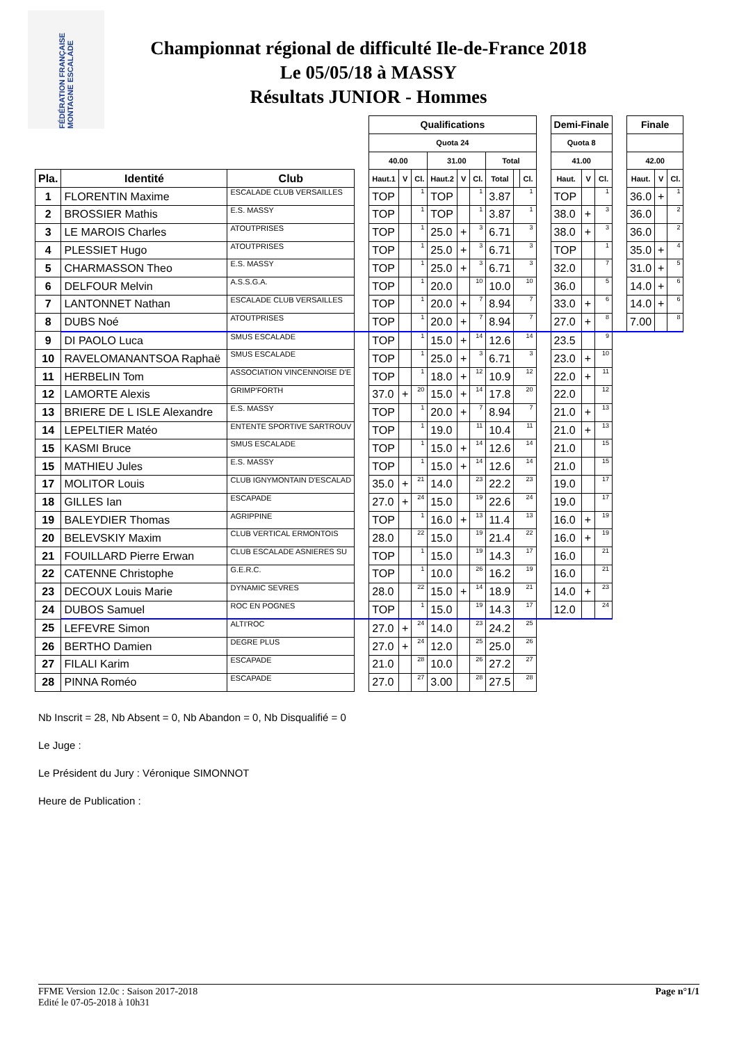FÉDÉRATION FRANÇAISE MONTAGNE ESCALADE
Championnat régional de difficulté Ile-de-France 2018
Le 05/05/18 à MASSY
Résultats JUNIOR - Hommes
| | | | | Qualifications | | | | | | | | | | Demi-Finale | | | | Finale | | |
| | | | | Quota 24 | | | | | | | | | | Quota 8 | | | | | | |
| | | | | 40.00 | | | 31.00 | | | Total | | | | 41.00 | | | | 42.00 | | |
| Pla. | Identité | Club | | Haut.1 | V | Cl. | Haut.2 | V | Cl. | Total | | Cl. | | Haut. | V | Cl. | | Haut. | V | Cl. |
| 1 | FLORENTIN Maxime | ESCALADE CLUB VERSAILLES | | TOP | | 1 | TOP | | 1 | 3.87 | 1 | | | TOP | | 1 | | 36.0 | + | 1 |
| 2 | BROSSIER Mathis | E.S. MASSY | | TOP | | 1 | TOP | | 1 | 3.87 | 1 | | | 38.0 | + | 3 | | 36.0 | | 2 |
| 3 | LE MAROIS Charles | ATOUTPRISES | | TOP | | 1 | 25.0 | + | 3 | 6.71 | 3 | | | 38.0 | + | 3 | | 36.0 | | 2 |
| 4 | PLESSIET Hugo | ATOUTPRISES | | TOP | | 1 | 25.0 | + | 3 | 6.71 | 3 | | | TOP | | 1 | | 35.0 | + | 4 |
| 5 | CHARMASSON Theo | E.S. MASSY | | TOP | | 1 | 25.0 | + | 3 | 6.71 | 3 | | | 32.0 | | 7 | | 31.0 | + | 5 |
| 6 | DELFOUR Melvin | A.S.S.G.A. | | TOP | | 1 | 20.0 | | 10 | 10.0 | 10 | | | 36.0 | | 5 | | 14.0 | + | 6 |
| 7 | LANTONNET Nathan | ESCALADE CLUB VERSAILLES | | TOP | | 1 | 20.0 | + | 7 | 8.94 | 7 | | | 33.0 | + | 6 | | 14.0 | + | 6 |
| 8 | DUBS Noé | ATOUTPRISES | | TOP | | 1 | 20.0 | + | 7 | 8.94 | 7 | | | 27.0 | + | 8 | | 7.00 | | 8 |
| 9 | DI PAOLO Luca | SMUS ESCALADE | | TOP | | 1 | 15.0 | + | 14 | 12.6 | 14 | | | 23.5 | | 9 | | | | |
| 10 | RAVELOMANANTSOA Raphaë | SMUS ESCALADE | | TOP | | 1 | 25.0 | + | 3 | 6.71 | 3 | | | 23.0 | + | 10 | | | | |
| 11 | HERBELIN Tom | ASSOCIATION VINCENNOISE D'E | | TOP | | 1 | 18.0 | + | 12 | 10.9 | 12 | | | 22.0 | + | 11 | | | | |
| 12 | LAMORTE Alexis | GRIMP'FORTH | | 37.0 | + | 20 | 15.0 | + | 14 | 17.8 | 20 | | | 22.0 | | 12 | | | | |
| 13 | BRIERE DE L ISLE Alexandre | E.S. MASSY | | TOP | | 1 | 20.0 | + | 7 | 8.94 | 7 | | | 21.0 | + | 13 | | | | |
| 14 | LEPELTIER Matéo | ENTENTE SPORTIVE SARTROUV | | TOP | | 1 | 19.0 | | 11 | 10.4 | 11 | | | 21.0 | + | 13 | | | | |
| 15 | KASMI Bruce | SMUS ESCALADE | | TOP | | 1 | 15.0 | + | 14 | 12.6 | 14 | | | 21.0 | | 15 | | | | |
| 15 | MATHIEU Jules | E.S. MASSY | | TOP | | 1 | 15.0 | + | 14 | 12.6 | 14 | | | 21.0 | | 15 | | | | |
| 17 | MOLITOR Louis | CLUB IGNYMONTAIN D'ESCALAD | | 35.0 | + | 21 | 14.0 | | 23 | 22.2 | 23 | | | 19.0 | | 17 | | | | |
| 18 | GILLES Ian | ESCAPADE | | 27.0 | + | 24 | 15.0 | | 19 | 22.6 | 24 | | | 19.0 | | 17 | | | | |
| 19 | BALEYDIER Thomas | AGRIPPINE | | TOP | | 1 | 16.0 | + | 13 | 11.4 | 13 | | | 16.0 | + | 19 | | | | |
| 20 | BELEVSKIY Maxim | CLUB VERTICAL ERMONTOIS | | 28.0 | | 22 | 15.0 | | 19 | 21.4 | 22 | | | 16.0 | + | 19 | | | | |
| 21 | FOUILLARD Pierre Erwan | CLUB ESCALADE ASNIERES SU | | TOP | | 1 | 15.0 | | 19 | 14.3 | 17 | | | 16.0 | | 21 | | | | |
| 22 | CATENNE Christophe | G.E.R.C. | | TOP | | 1 | 10.0 | | 26 | 16.2 | 19 | | | 16.0 | | 21 | | | | |
| 23 | DECOUX Louis Marie | DYNAMIC SEVRES | | 28.0 | | 22 | 15.0 | + | 14 | 18.9 | 21 | | | 14.0 | + | 23 | | | | |
| 24 | DUBOS Samuel | ROC EN POGNES | | TOP | | 1 | 15.0 | | 19 | 14.3 | 17 | | | 12.0 | | 24 | | | | |
| 25 | LEFEVRE Simon | ALTI'ROC | | 27.0 | + | 24 | 14.0 | | 23 | 24.2 | 25 | | | | | | | | | |
| 26 | BERTHO Damien | DEGRE PLUS | | 27.0 | + | 24 | 12.0 | | 25 | 25.0 | 26 | | | | | | | | | |
| 27 | FILALI Karim | ESCAPADE | | 21.0 | | 28 | 10.0 | | 26 | 27.2 | 27 | | | | | | | | | |
| 28 | PINNA Roméo | ESCAPADE | | 27.0 | | 27 | 3.00 | | 28 | 27.5 | 28 | | | | | | | | | |
Nb Inscrit = 28, Nb Absent = 0, Nb Abandon = 0, Nb Disqualifié = 0
Le Juge :
Le Président du Jury : Véronique SIMONNOT
Heure de Publication :
FFME Version 12.0c : Saison 2017-2018
Edité le 07-05-2018 à 10h31
Page n°1/1